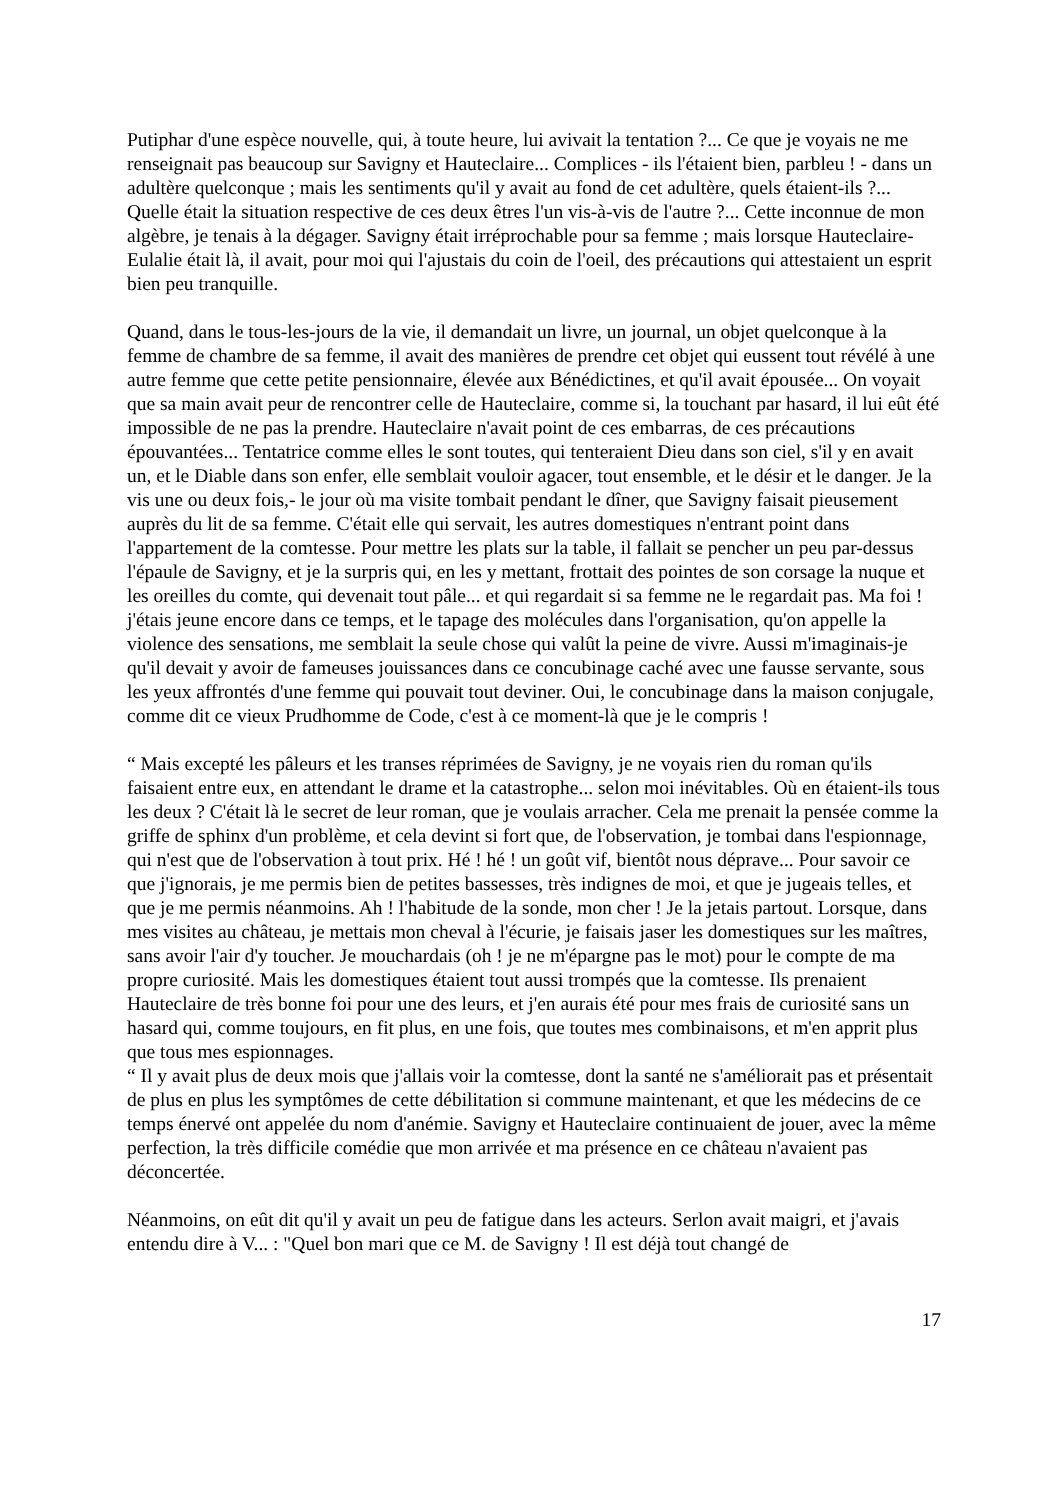Putiphar d'une espèce nouvelle, qui, à toute heure, lui avivait la tentation ?... Ce que je voyais ne me renseignait pas beaucoup sur Savigny et Hauteclaire... Complices - ils l'étaient bien, parbleu ! - dans un adultère quelconque ; mais les sentiments qu'il y avait au fond de cet adultère, quels étaient-ils ?... Quelle était la situation respective de ces deux êtres l'un vis-à-vis de l'autre ?... Cette inconnue de mon algèbre, je tenais à la dégager. Savigny était irréprochable pour sa femme ; mais lorsque Hauteclaire-Eulalie était là, il avait, pour moi qui l'ajustais du coin de l'oeil, des précautions qui attestaient un esprit bien peu tranquille.
Quand, dans le tous-les-jours de la vie, il demandait un livre, un journal, un objet quelconque à la femme de chambre de sa femme, il avait des manières de prendre cet objet qui eussent tout révélé à une autre femme que cette petite pensionnaire, élevée aux Bénédictines, et qu'il avait épousée... On voyait que sa main avait peur de rencontrer celle de Hauteclaire, comme si, la touchant par hasard, il lui eût été impossible de ne pas la prendre. Hauteclaire n'avait point de ces embarras, de ces précautions épouvantées... Tentatrice comme elles le sont toutes, qui tenteraient Dieu dans son ciel, s'il y en avait un, et le Diable dans son enfer, elle semblait vouloir agacer, tout ensemble, et le désir et le danger. Je la vis une ou deux fois,- le jour où ma visite tombait pendant le dîner, que Savigny faisait pieusement auprès du lit de sa femme. C'était elle qui servait, les autres domestiques n'entrant point dans l'appartement de la comtesse. Pour mettre les plats sur la table, il fallait se pencher un peu par-dessus l'épaule de Savigny, et je la surpris qui, en les y mettant, frottait des pointes de son corsage la nuque et les oreilles du comte, qui devenait tout pâle... et qui regardait si sa femme ne le regardait pas. Ma foi ! j'étais jeune encore dans ce temps, et le tapage des molécules dans l'organisation, qu'on appelle la violence des sensations, me semblait la seule chose qui valût la peine de vivre. Aussi m'imaginais-je qu'il devait y avoir de fameuses jouissances dans ce concubinage caché avec une fausse servante, sous les yeux affrontés d'une femme qui pouvait tout deviner. Oui, le concubinage dans la maison conjugale, comme dit ce vieux Prudhomme de Code, c'est à ce moment-là que je le compris !
“ Mais excepté les pâleurs et les transes réprimées de Savigny, je ne voyais rien du roman qu'ils faisaient entre eux, en attendant le drame et la catastrophe... selon moi inévitables. Où en étaient-ils tous les deux ? C'était là le secret de leur roman, que je voulais arracher. Cela me prenait la pensée comme la griffe de sphinx d'un problème, et cela devint si fort que, de l'observation, je tombai dans l'espionnage, qui n'est que de l'observation à tout prix. Hé ! hé ! un goût vif, bientôt nous déprave... Pour savoir ce que j'ignorais, je me permis bien de petites bassesses, très indignes de moi, et que je jugeais telles, et que je me permis néanmoins. Ah ! l'habitude de la sonde, mon cher ! Je la jetais partout. Lorsque, dans mes visites au château, je mettais mon cheval à l'écurie, je faisais jaser les domestiques sur les maîtres, sans avoir l'air d'y toucher. Je mouchardais (oh ! je ne m'épargne pas le mot) pour le compte de ma propre curiosité. Mais les domestiques étaient tout aussi trompés que la comtesse. Ils prenaient Hauteclaire de très bonne foi pour une des leurs, et j'en aurais été pour mes frais de curiosité sans un hasard qui, comme toujours, en fit plus, en une fois, que toutes mes combinaisons, et m'en apprit plus que tous mes espionnages.
“ Il y avait plus de deux mois que j'allais voir la comtesse, dont la santé ne s'améliorait pas et présentait de plus en plus les symptômes de cette débilitation si commune maintenant, et que les médecins de ce temps énervé ont appelée du nom d'anémie. Savigny et Hauteclaire continuaient de jouer, avec la même perfection, la très difficile comédie que mon arrivée et ma présence en ce château n'avaient pas déconcertée.
Néanmoins, on eût dit qu'il y avait un peu de fatigue dans les acteurs. Serlon avait maigri, et j'avais entendu dire à V... : "Quel bon mari que ce M. de Savigny ! Il est déjà tout changé de
17